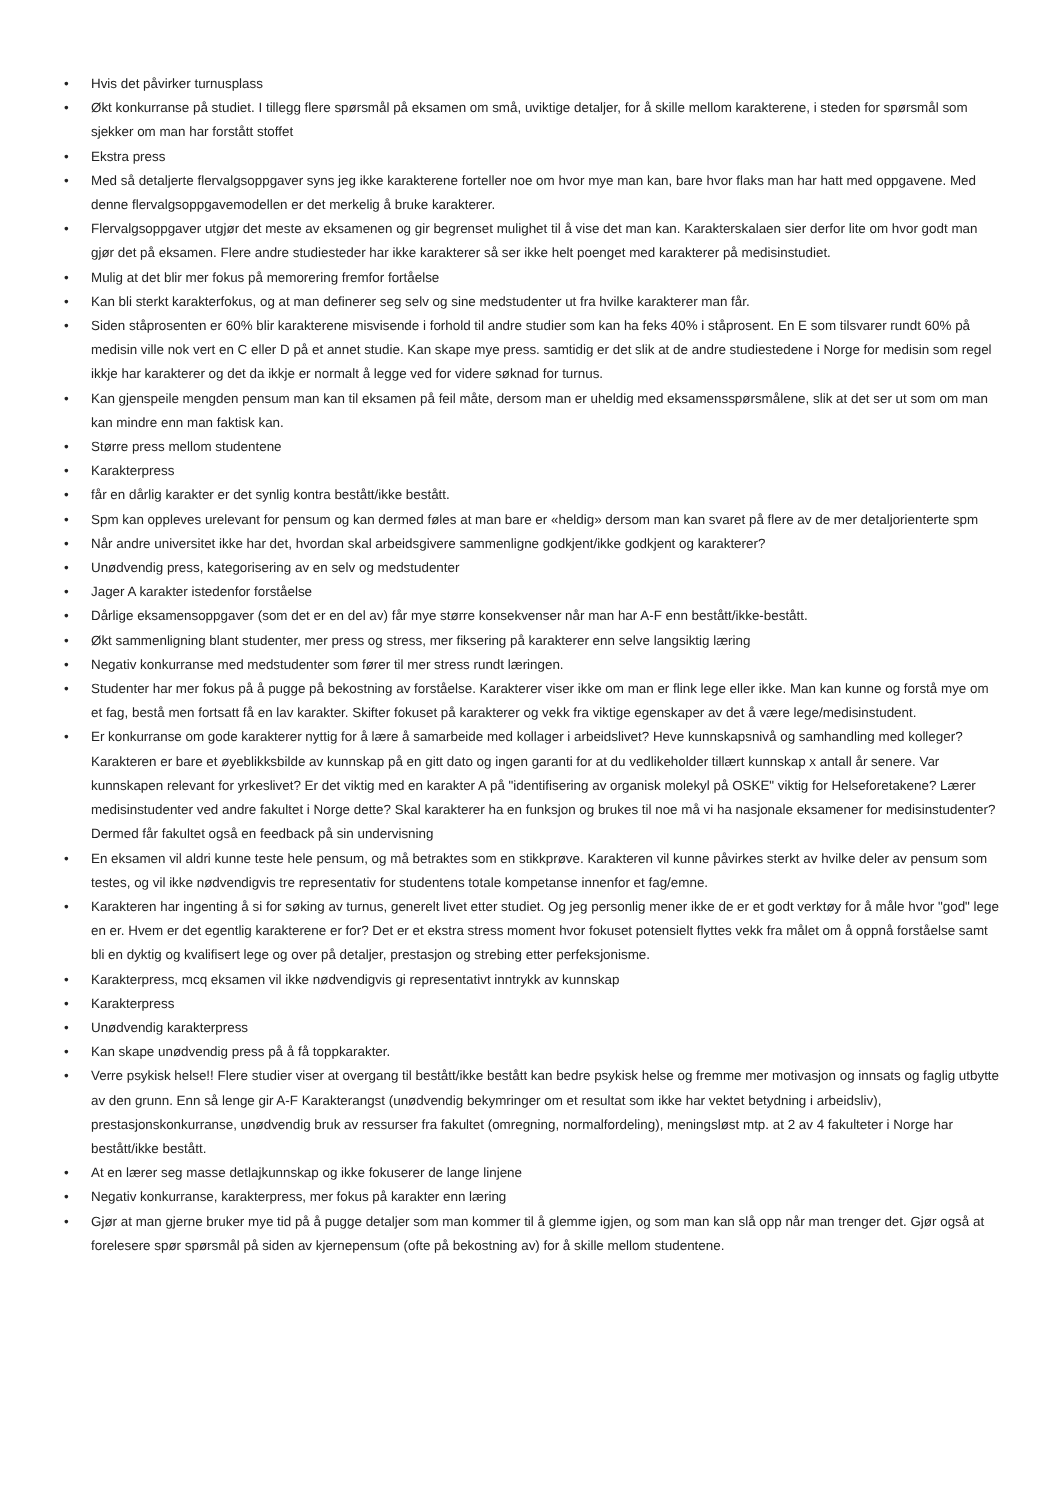• Hvis det påvirker turnusplass
• Økt konkurranse på studiet. I tillegg flere spørsmål på eksamen om små, uviktige detaljer, for å skille mellom karakterene, i steden for spørsmål som sjekker om man har forstått stoffet
• Ekstra press
• Med så detaljerte flervalgsoppgaver syns jeg ikke karakterene forteller noe om hvor mye man kan, bare hvor flaks man har hatt med oppgavene. Med denne flervalgsoppgavemodellen er det merkelig å bruke karakterer.
• Flervalgsoppgaver utgjør det meste av eksamenen og gir begrenset mulighet til å vise det man kan. Karakterskalaen sier derfor lite om hvor godt man gjør det på eksamen. Flere andre studiesteder har ikke karakterer så ser ikke helt poenget med karakterer på medisinstudiet.
• Mulig at det blir mer fokus på memorering fremfor fortåelse
• Kan bli sterkt karakterfokus, og at man definerer seg selv og sine medstudenter ut fra hvilke karakterer man får.
• Siden ståprosenten er 60% blir karakterene misvisende i forhold til andre studier som kan ha feks 40% i ståprosent. En E som tilsvarer rundt 60% på medisin ville nok vert en C eller D på et annet studie. Kan skape mye press. samtidig er det slik at de andre studiestedene i Norge for medisin som regel ikkje har karakterer og det da ikkje er normalt å legge ved for videre søknad for turnus.
• Kan gjenspeile mengden pensum man kan til eksamen på feil måte, dersom man er uheldig med eksamensspørsmålene, slik at det ser ut som om man kan mindre enn man faktisk kan.
• Større press mellom studentene
• Karakterpress
• får en dårlig karakter er det synlig kontra bestått/ikke bestått.
• Spm kan oppleves urelevant for pensum og kan dermed føles at man bare er «heldig» dersom man kan svaret på flere av de mer detaljorienterte spm
• Når andre universitet ikke har det, hvordan skal arbeidsgivere sammenligne godkjent/ikke godkjent og karakterer?
• Unødvendig press, kategorisering av en selv og medstudenter
• Jager A karakter istedenfor forståelse
• Dårlige eksamensoppgaver (som det er en del av) får mye større konsekvenser når man har A-F enn bestått/ikke-bestått.
• Økt sammenligning blant studenter, mer press og stress, mer fiksering på karakterer enn selve langsiktig læring
• Negativ konkurranse med medstudenter som fører til mer stress rundt læringen.
• Studenter har mer fokus på å pugge på bekostning av forståelse. Karakterer viser ikke om man er flink lege eller ikke. Man kan kunne og forstå mye om et fag, bestå men fortsatt få en lav karakter. Skifter fokuset på karakterer og vekk fra viktige egenskaper av det å være lege/medisinstudent.
• Er konkurranse om gode karakterer nyttig for å lære å samarbeide med kollager i arbeidslivet? Heve kunnskapsnivå og samhandling med kolleger? Karakteren er bare et øyeblikksbilde av kunnskap på en gitt dato og ingen garanti for at du vedlikeholder tillært kunnskap x antall år senere. Var kunnskapen relevant for yrkeslivet? Er det viktig med en karakter A på "identifisering av organisk molekyl på OSKE" viktig for Helseforetakene? Lærer medisinstudenter ved andre fakultet i Norge dette? Skal karakterer ha en funksjon og brukes til noe må vi ha nasjonale eksamener for medisinstudenter? Dermed får fakultet også en feedback på sin undervisning
• En eksamen vil aldri kunne teste hele pensum, og må betraktes som en stikkprøve. Karakteren vil kunne påvirkes sterkt av hvilke deler av pensum som testes, og vil ikke nødvendigvis tre representativ for studentens totale kompetanse innenfor et fag/emne.
• Karakteren har ingenting å si for søking av turnus, generelt livet etter studiet. Og jeg personlig mener ikke de er et godt verktøy for å måle hvor "god" lege en er. Hvem er det egentlig karakterene er for? Det er et ekstra stress moment hvor fokuset potensielt flyttes vekk fra målet om å oppnå forståelse samt bli en dyktig og kvalifisert lege og over på detaljer, prestasjon og strebing etter perfeksjonisme.
• Karakterpress, mcq eksamen vil ikke nødvendigvis gi representativt inntrykk av kunnskap
• Karakterpress
• Unødvendig karakterpress
• Kan skape unødvendig press på å få toppkarakter.
• Verre psykisk helse!! Flere studier viser at overgang til bestått/ikke bestått kan bedre psykisk helse og fremme mer motivasjon og innsats og faglig utbytte av den grunn. Enn så lenge gir A-F Karakterangst (unødvendig bekymringer om et resultat som ikke har vektet betydning i arbeidsliv), prestasjonskonkurranse, unødvendig bruk av ressurser fra fakultet (omregning, normalfordeling), meningsløst mtp. at 2 av 4 fakulteter i Norge har bestått/ikke bestått.
• At en lærer seg masse detlajkunnskap og ikke fokuserer de lange linjene
• Negativ konkurranse, karakterpress, mer fokus på karakter enn læring
• Gjør at man gjerne bruker mye tid på å pugge detaljer som man kommer til å glemme igjen, og som man kan slå opp når man trenger det. Gjør også at forelesere spør spørsmål på siden av kjernepensum (ofte på bekostning av) for å skille mellom studentene.